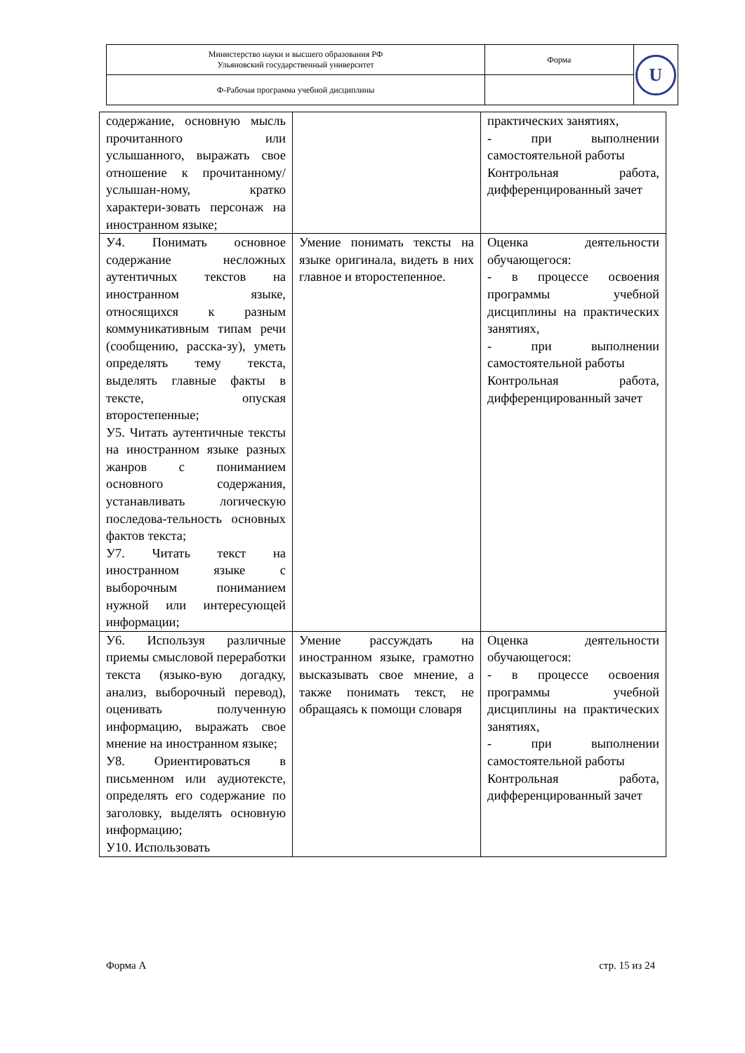| Министерство науки и высшего образования РФ Ульяновский государственный университет | Форма | U |
| Ф-Рабочая программа учебной дисциплины | | |
| содержание, основную мысль прочитанного или услышанного, выражать свое отношение к прочитанному/услышан-ному, кратко характери-зовать персонаж на иностранном языке; | | практических занятиях, - при выполнении самостоятельной работы Контрольная работа, дифференцированный зачет |
| У4. Понимать основное содержание несложных аутентичных текстов на иностранном языке, относящихся к разным коммуникативным типам речи (сообщению, расска-зу), уметь определять тему текста, выделять главные факты в тексте, опуская второстепенные; У5. Читать аутентичные тексты на иностранном языке разных жанров с пониманием основного содержания, устанавливать логическую последова-тельность основных фактов текста; У7. Читать текст на иностранном языке с выборочным пониманием нужной или интересующей информации; | Умение понимать тексты на языке оригинала, видеть в них главное и второстепенное. | Оценка деятельности обучающегося: - в процессе освоения программы учебной дисциплины на практических занятиях, - при выполнении самостоятельной работы Контрольная работа, дифференцированный зачет |
| У6. Используя различные приемы смысловой переработки текста (языко-вую догадку, анализ, выборочный перевод), оценивать полученную информацию, выражать свое мнение на иностранном языке; У8. Ориентироваться в письменном или аудиотексте, определять его содержание по заголовку, выделять основную информацию; У10. Использовать | Умение рассуждать на иностранном языке, грамотно высказывать свое мнение, а также понимать текст, не обращаясь к помощи словаря | Оценка деятельности обучающегося: - в процессе освоения программы учебной дисциплины на практических занятиях, - при выполнении самостоятельной работы Контрольная работа, дифференцированный зачет |
Форма А стр. 15 из 24